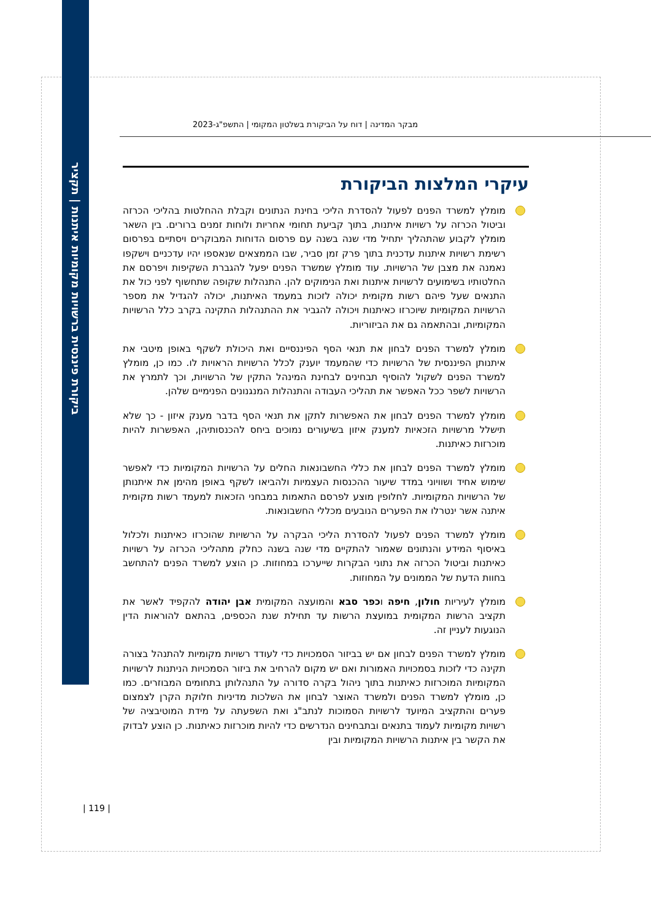ביקורת פיננסית ברשויות מקומיות איתנות | תקציר
מבקר המדינה | דוח על הביקורת בשלטון המקומי | התשפ"ג-2023
עיקרי המלצות הביקורת
מומלץ למשרד הפנים לפעול להסדרת הליכי בחינת הנתונים וקבלת ההחלטות בהליכי הכרזה וביטול הכרזה על רשויות איתנות, בתוך קביעת תחומי אחריות ולוחות זמנים ברורים. בין השאר מומלץ לקבוע שהתהליך יתחיל מדי שנה בשנה עם פרסום הדוחות המבוקרים ויסתיים בפרסום רשימת רשויות איתנות עדכנית בתוך פרק זמן סביר, שבו הממצאים שנאספו יהיו עדכניים וישקפו נאמנה את מצבן של הרשויות. עוד מומלץ שמשרד הפנים יפעל להגברת השקיפות ויפרסם את החלטותיו בשימועים לרשויות איתנות ואת הנימוקים להן. התנהלות שקופה שתחשוף לפני כול את התנאים שעל פיהם רשות מקומית יכולה לזכות במעמד האיתנות, יכולה להגדיל את מספר הרשויות המקומיות שיוכרזו כאיתנות ויכולה להגביר את ההתנהלות התקינה בקרב כלל הרשויות המקומיות, ובהתאמה גם את הביזוריות.
מומלץ למשרד הפנים לבחון את תנאי הסף הפיננסיים ואת היכולת לשקף באופן מיטבי את איתנותן הפיננסית של הרשויות כדי שהמעמד יוענק לכלל הרשויות הראויות לו. כמו כן, מומלץ למשרד הפנים לשקול להוסיף תבחינים לבחינת המינהל התקין של הרשויות, וכך לתמרץ את הרשויות לשפר ככל האפשר את תהליכי העבודה והתנהלות המנגנונים הפנימיים שלהן.
מומלץ למשרד הפנים לבחון את האפשרות לתקן את תנאי הסף בדבר מענק איזון - כך שלא תישלל מרשויות הזכאיות למענק איזון בשיעורים נמוכים ביחס להכנסותיהן, האפשרות להיות מוכרזות כאיתנות.
מומלץ למשרד הפנים לבחון את כללי החשבונאות החלים על הרשויות המקומיות כדי לאפשר שימוש אחיד ושוויוני במדד שיעור ההכנסות העצמיות ולהביאו לשקף באופן מהימן את איתנותן של הרשויות המקומיות. לחלופין מוצע לפרסם התאמות במבחני הזכאות למעמד רשות מקומית איתנה אשר ינטרלו את הפערים הנובעים מכללי החשבונאות.
מומלץ למשרד הפנים לפעול להסדרת הליכי הבקרה על הרשויות שהוכרזו כאיתנות ולכלול באיסוף המידע והנתונים שאמור להתקיים מדי שנה בשנה כחלק מתהליכי הכרזה על רשויות כאיתנות וביטול הכרזה את נתוני הבקרות שייערכו במחוזות. כן הוצע למשרד הפנים להתחשב בחוות הדעת של הממונים על המחוזות.
מומלץ לעיריות חולון, חיפה וכפר סבא והמועצה המקומית אבן יהודה להקפיד לאשר את תקציב הרשות המקומית במועצת הרשות עד תחילת שנת הכספים, בהתאם להוראות הדין הנוגעות לעניין זה.
מומלץ למשרד הפנים לבחון אם יש בביזור הסמכויות כדי לעודד רשויות מקומיות להתנהל בצורה תקינה כדי לזכות בסמכויות האמורות ואם יש מקום להרחיב את ביזור הסמכויות הניתנות לרשויות המקומיות המוכרזות כאיתנות בתוך ניהול בקרה סדורה על התנהלותן בתחומים המבוזרים. כמו כן, מומלץ למשרד הפנים ולמשרד האוצר לבחון את השלכות מדיניות חלוקת הקרן לצמצום פערים והתקציב המיועד לרשויות הסמוכות לנתב"ג ואת השפעתה על מידת המוטיבציה של רשויות מקומיות לעמוד בתנאים ובתבחינים הנדרשים כדי להיות מוכרזות כאיתנות. כן הוצע לבדוק את הקשר בין איתנות הרשויות המקומיות ובין
| 119 |